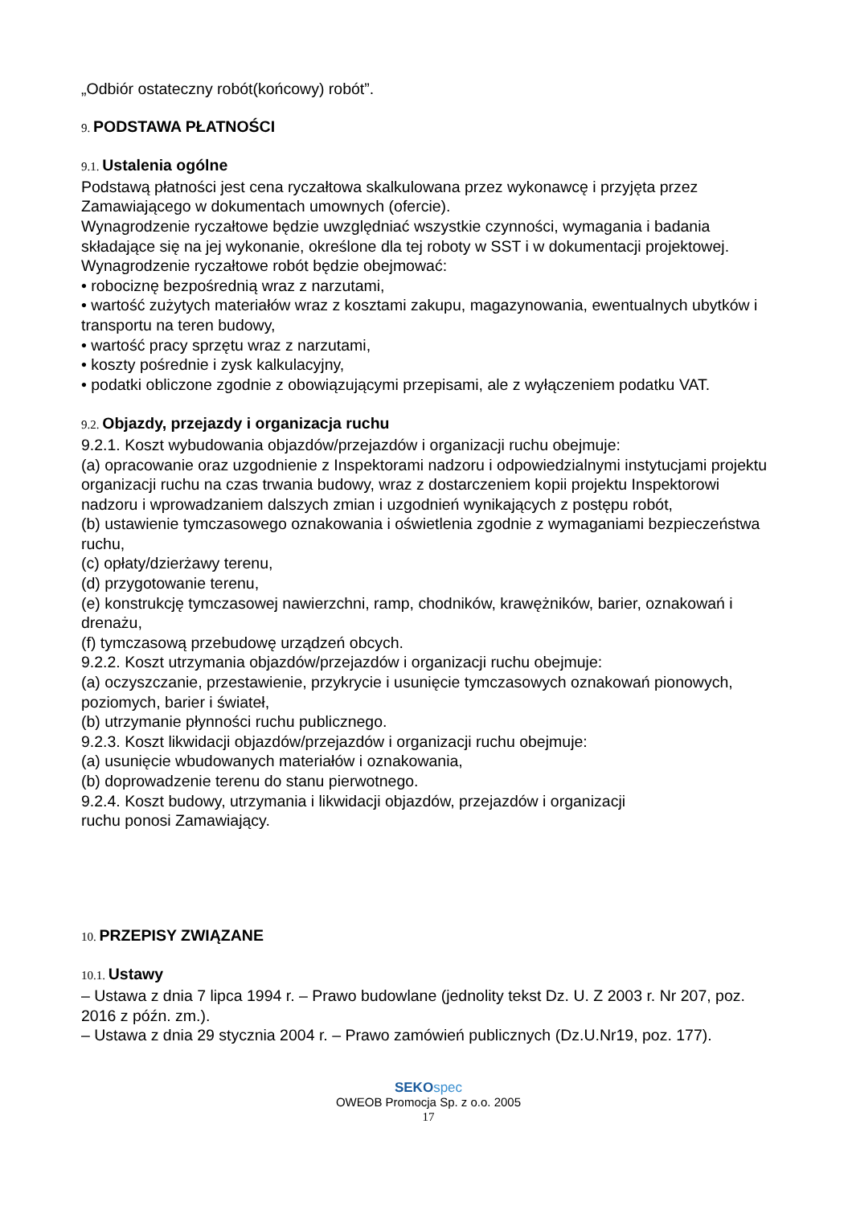„Odbiór ostateczny robót(końcowy) robót”.
9. PODSTAWA PŁATNOŚCI
9.1. Ustalenia ogólne
Podstawą płatności jest cena ryczałtowa skalkulowana przez wykonawcę i przyjęta przez Zamawiającego w dokumentach umownych (ofercie).
Wynagrodzenie ryczałtowe będzie uwzględniać wszystkie czynności, wymagania i badania składające się na jej wykonanie, określone dla tej roboty w SST i w dokumentacji projektowej.
Wynagrodzenie ryczałtowe robót będzie obejmować:
• robociznę bezpośrednią wraz z narzutami,
• wartość zużytych materiałów wraz z kosztami zakupu, magazynowania, ewentualnych ubytków i transportu na teren budowy,
• wartość pracy sprzętu wraz z narzutami,
• koszty pośrednie i zysk kalkulacyjny,
• podatki obliczone zgodnie z obowiązującymi przepisami, ale z wyłączeniem podatku VAT.
9.2. Objazdy, przejazdy i organizacja ruchu
9.2.1. Koszt wybudowania objazdów/przejazdów i organizacji ruchu obejmuje:
(a) opracowanie oraz uzgodnienie z Inspektorami nadzoru i odpowiedzialnymi instytucjami projektu organizacji ruchu na czas trwania budowy, wraz z dostarczeniem kopii projektu Inspektorowi nadzoru i wprowadzaniem dalszych zmian i uzgodnień wynikających z postępu robót,
(b) ustawienie tymczasowego oznakowania i oświetlenia zgodnie z wymaganiami bezpieczeństwa ruchu,
(c) opłaty/dzierżawy terenu,
(d) przygotowanie terenu,
(e) konstrukcję tymczasowej nawierzchni, ramp, chodników, krawężników, barier, oznakowań i drenażu,
(f) tymczasową przebudowę urządzeń obcych.
9.2.2. Koszt utrzymania objazdów/przejazdów i organizacji ruchu obejmuje:
(a) oczyszczanie, przestawienie, przykrycie i usunięcie tymczasowych oznakowań pionowych, poziomych, barier i świateł,
(b) utrzymanie płynności ruchu publicznego.
9.2.3. Koszt likwidacji objazdów/przejazdów i organizacji ruchu obejmuje:
(a) usunięcie wbudowanych materiałów i oznakowania,
(b) doprowadzenie terenu do stanu pierwotnego.
9.2.4. Koszt budowy, utrzymania i likwidacji objazdów, przejazdów i organizacji
ruchu ponosi Zamawiający.
10. PRZEPISY ZWIĄZANE
10.1. Ustawy
– Ustawa z dnia 7 lipca 1994 r. – Prawo budowlane (jednolity tekst Dz. U. Z 2003 r. Nr 207, poz. 2016 z późn. zm.).
– Ustawa z dnia 29 stycznia 2004 r. – Prawo zamówień publicznych (Dz.U.Nr19, poz. 177).
SEKO spec
OWEOB Promocja Sp. z o.o. 2005
17